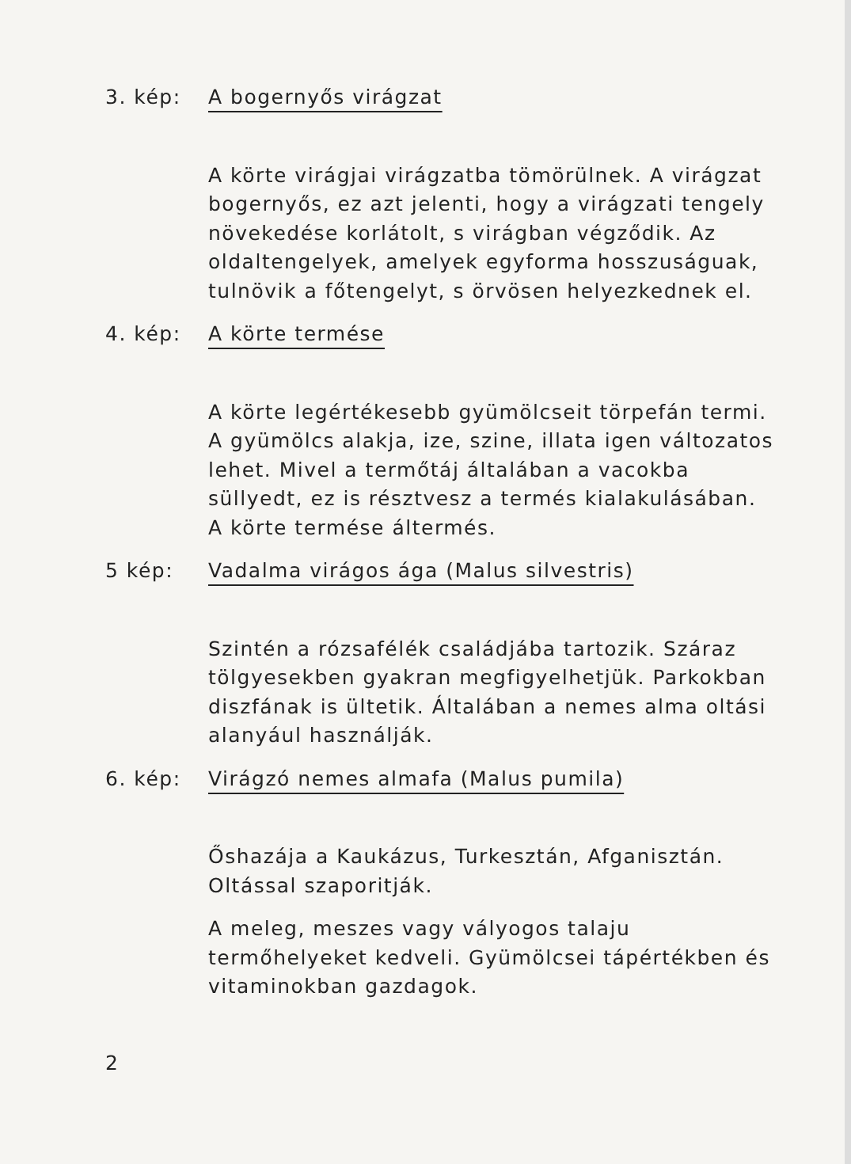3. kép: A bogernyős virágzat
A körte virágjai virágzatba tömörülnek. A virágzat bogernyős, ez azt jelenti, hogy a virágzati tengely növekedése korlátolt, s virágban végződik. Az oldaltengelyek, amelyek egyforma hosszuságuak, tulnövik a főtengelyt, s örvösen helyezkednek el.
4. kép: A körte termése
A körte legértékesebb gyümölcseit törpefán termi. A gyümölcs alakja, ize, szine, illata igen változatos lehet. Mivel a termőtáj általában a vacokba süllyedt, ez is résztvesz a termés kialakulásában. A körte termése áltermés.
5 kép: Vadalma virágos ága (Malus silvestris)
Szintén a rózsafélék családjába tartozik. Száraz tölgyesekben gyakran megfigyelhetjük. Parkokban diszfának is ültetik. Általában a nemes alma oltási alanyául használják.
6. kép: Virágzó nemes almafa (Malus pumila)
Őshazája a Kaukázus, Turkesztán, Afganisztán. Oltással szaporitják.
A meleg, meszes vagy vályogos talaju termőhelyeket kedveli. Gyümölcsei tápértékben és vitaminokban gazdagok.
2